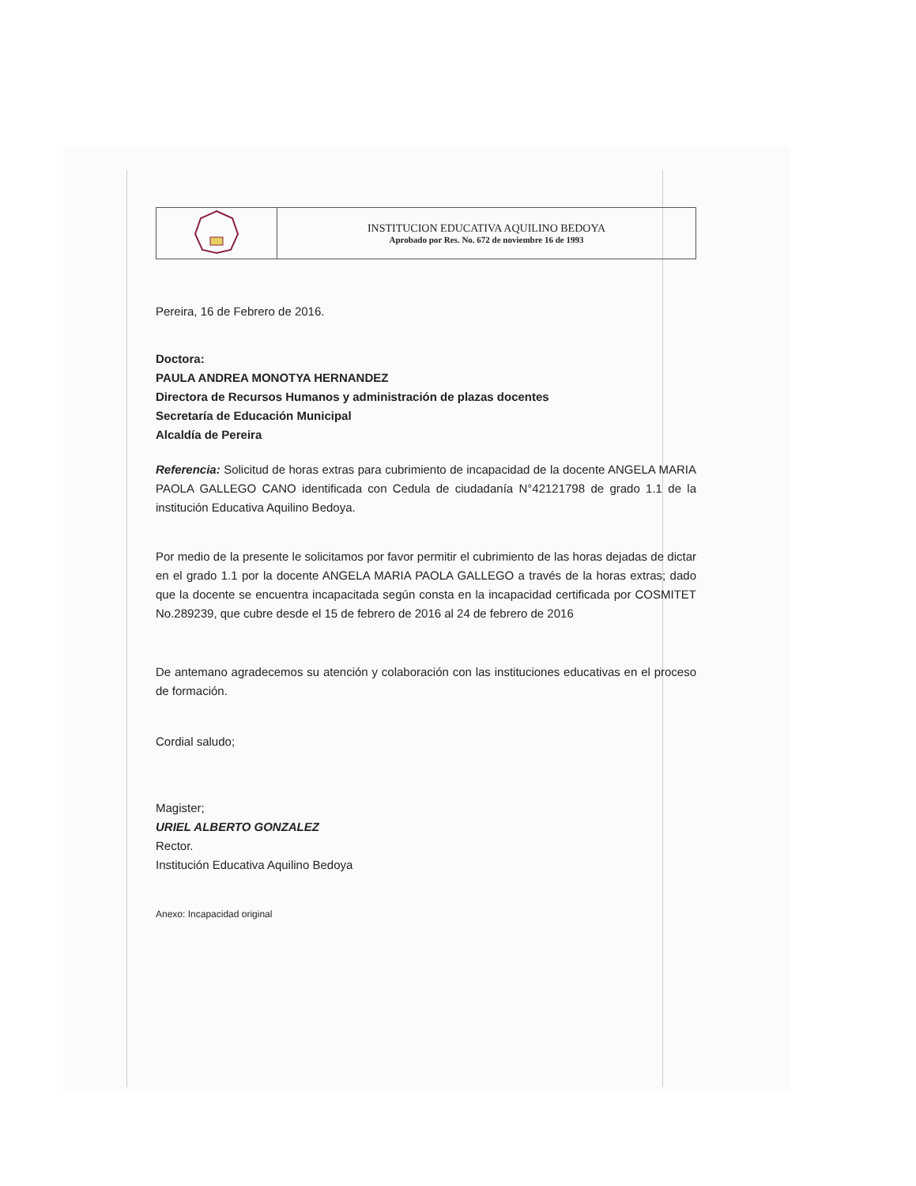| | INSTITUCION EDUCATIVA AQUILINO BEDOYA Aprobado por Res. No. 672 de noviembre 16 de 1993 |
Pereira, 16 de Febrero de 2016.
Doctora:
PAULA ANDREA MONOTYA HERNANDEZ
Directora de Recursos Humanos y administración de plazas docentes
Secretaría de Educación Municipal
Alcaldía de Pereira
Referencia: Solicitud de horas extras para cubrimiento de incapacidad de la docente ANGELA MARIA PAOLA GALLEGO CANO identificada con Cedula de ciudadanía N°42121798 de grado 1.1 de la institución Educativa Aquilino Bedoya.
Por medio de la presente le solicitamos por favor permitir el cubrimiento de las horas dejadas de dictar en el grado 1.1 por la docente ANGELA MARIA PAOLA GALLEGO a través de la horas extras; dado que la docente se encuentra incapacitada según consta en la incapacidad certificada por COSMITET No.289239, que cubre desde el 15 de febrero de 2016 al 24 de febrero de 2016
De antemano agradecemos su atención y colaboración con las instituciones educativas en el proceso de formación.
Cordial saludo;
Magister;
URIEL ALBERTO GONZALEZ
Rector.
Institución Educativa Aquilino Bedoya
Anexo: Incapacidad original